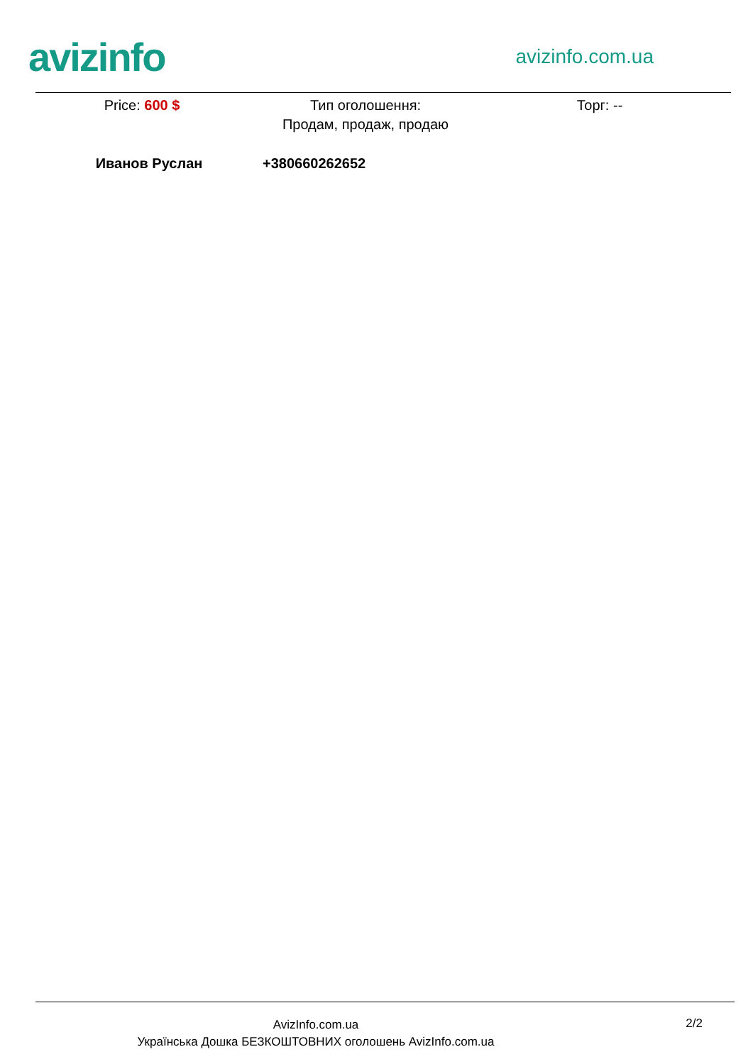avizinfo
avizinfo.com.ua
Price: 600 $ Тип оголошення:
Продам, продаж, продаю
Торг: --
Иванов Руслан +380660262652
AvizInfo.com.ua
Українська Дошка БЕЗКОШТОВНИХ оголошень AvizInfo.com.ua
2/2